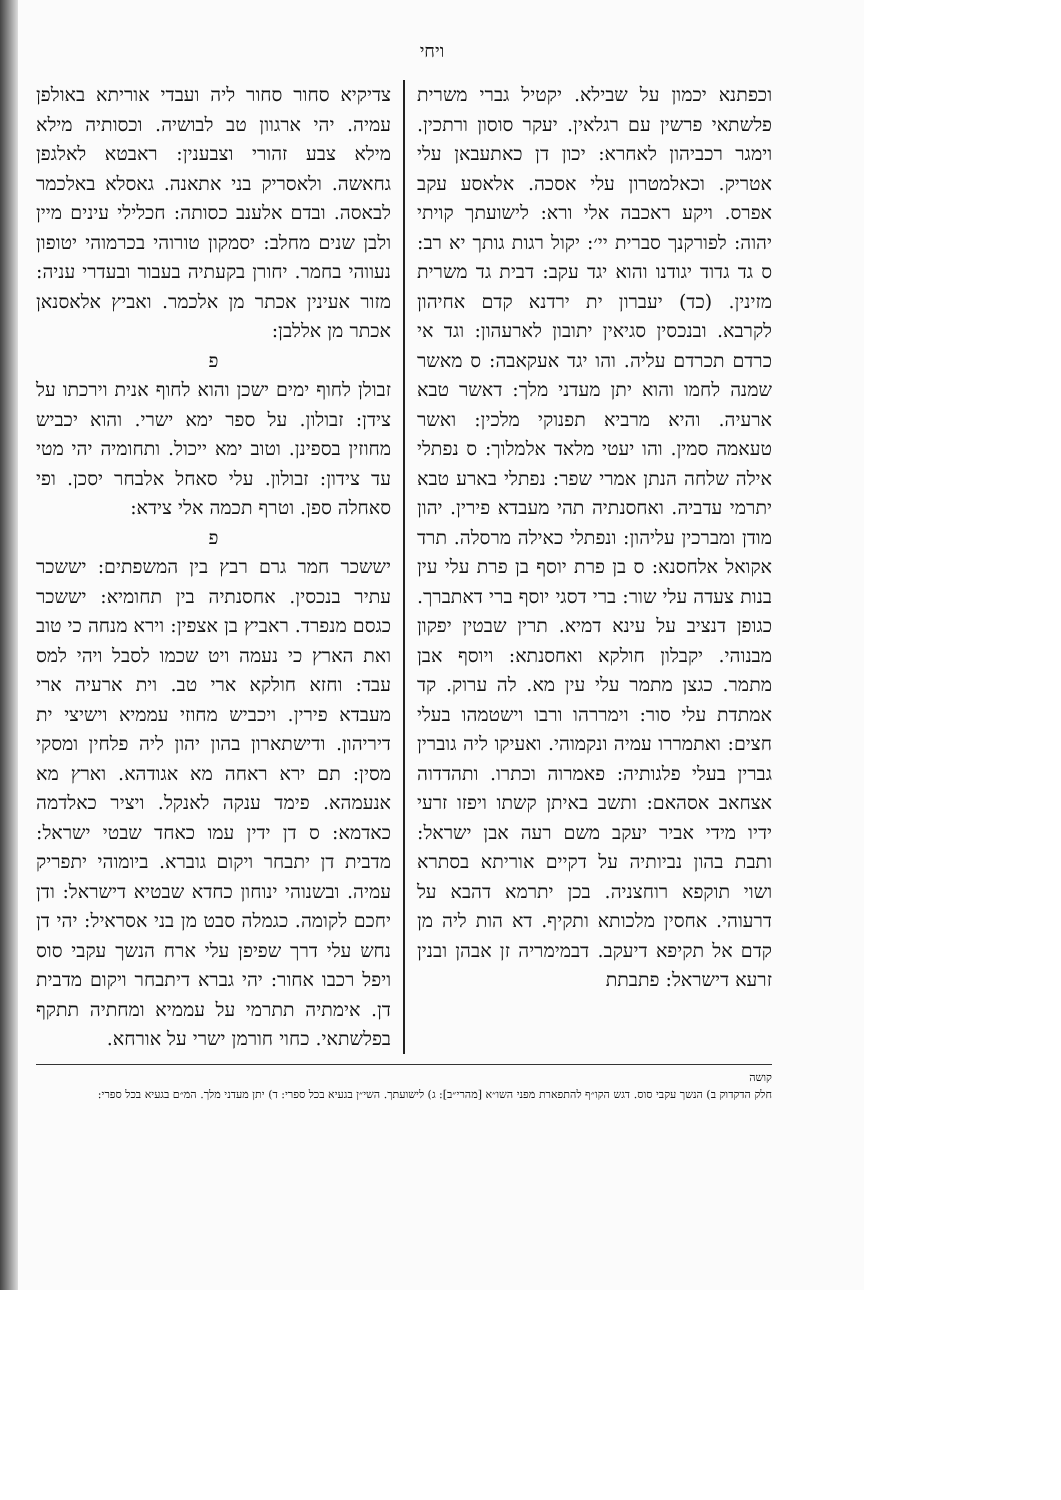ויחי
צדיקיא סחור סחור ליה ועבדי אוריתא באולפן עמיה. יהי ארגוון טב לבושיה. וכסותיה מילא מילא צבע זהורי וצבענין: ראבטא לאלגפן גחאשה. ולאסריק בני אתאנה. גאסלא באלכמר לבאסה. ובדם אלענב כסותה: חכלילי עינים מיין ולבן שנים מחלב: יסמקון טורוהי בכרמוהי יטופון נעווהי בחמר. יחורן בקעתיה בעבור ובעדרי עניה: מזור אעינין אכתר מן אלכמר. ואביץ אלאסנאן אכתר מן אללבן:
פזבולן לחוף ימים ישכן והוא לחוף אנית וירכתו על צידן: זבולון. על ספר ימא ישרי. והוא יכביש מחוזין בספינן. וטוב ימא ייכול. ותחומיה יהי מטי עד צידון: זבולון. עלי סאחל אלבחר יסכן. ופי סאחלה ספן. וטרף תכמה אלי צידא:
פיששכר חמר גרם רבץ בין המשפתים: יששכר עתיר בנכסין. אחסנתיה בין תחומיא: יששכר כגסם מנפרד. ראביץ בן אצפין: וירא מנחה כי טוב ואת הארץ כי נעמה ויט שכמו לסבל ויהי למס עבד: וחזא חולקא ארי טב. וית ארעיה ארי מעבדא פירין. ויכביש מחוזי עממיא וישיצי ית דיריהון. ודישתארון בהון יהון ליה פלחין ומסקי מסין: תם ירא ראחה מא אגודהא. וארץ מא אנעמהא. פימד ענקה לאנקל. ויציר כאלדמה כאדמא: ס דן ידין עמו כאחד שבטי ישראל: מדבית דן יתבחר ויקום גוברא. ביומוהי יתפריק עמיה. ובשנוהי ינוחון כחדא שבטיא דישראל: ודן יחכם לקומה. כגמלה סבט מן בני אסראיל: יהי דן נחש עלי דרך שפיפן עלי ארח הנשך עקבי סוס ויפל רכבו אחור: יהי גברא דיתבחר ויקום מדבית דן. אימתיה תתרמי על עממיא ומחתיה תתקף בפלשתאי. כחוי חורמן ישרי על אורחא.
וכפתנא יכמון על שבילא. יקטיל גברי משרית פלשתאי פרשין עם רגלאין. יעקר סוסון ורתכין. וימגר רכביהון לאחרא: יכון דן כאתעבאן עלי אטריק. וכאלמטרון עלי אסכה. אלאסע עקב אפרס. ויקע ראכבה אלי ורא: לישועתך קויתי יהוה: לפורקנך סברית יי׳: יקול רגות גותך יא רב: ס גד גדוד יגודנו והוא יגד עקב: דבית גד משרית מזינין. (כד) יעברון ית ירדנא קדם אחיהון לקרבא. ובנכסין סגיאין יתובון לארעהון: וגד אי כרדם תכרדם עליה. והו יגד אעקאבה: ס מאשר שמנה לחמו והוא יתן מעדני מלך: דאשר טבא ארעיה. והיא מרביא תפנוקי מלכין: ואשר טעאמה סמין. והו יעטי מלאד אלמלוך: ס נפתלי אילה שלחה הנתן אמרי שפר: נפתלי בארע טבא יתרמי עדביה. ואחסנתיה תהי מעבדא פירין. יהון מודן ומברכין עליהון: ונפתלי כאילה מרסלה. תרד אקואל אלחסנא: ס בן פרת יוסף בן פרת עלי עין בנות צעדה עלי שור: ברי דסגי יוסף ברי דאתברך. כגופן דנציב על עינא דמיא. תרין שבטין יפקון מבנוהי. יקבלון חולקא ואחסנתא: ויוסף אבן מתמר. כגצן מתמר עלי עין מא. לה ערוק. קד אמתדת עלי סור: וימררהו ורבו וישטמהו בעלי חצים: ואתמררו עמיה ונקמוהי. ואעיקו ליה גוברין גברין בעלי פלגותיה: פאמרוה וכתרו. ותהדדוה אצחאב אסהאם: ותשב באיתן קשתו ויפזו זרעי ידיו מידי אביר יעקב משם רעה אבן ישראל: ותבת בהון נביותיה על דקיים אוריתא בסתרא ושוי תוקפא רוחצניה. בכן יתרמא דהבא על דרעוהי. אחסין מלכותא ותקיף. דא הות ליה מן קדם אל תקיפא דיעקב. דבמימריה זן אבהן ובנין זרעא דישראל: פתבתת
קושה
חלק הדקדוק ב) הנשך עקבי סוס. דגש הקו״ף להתפארת מפני השו״א [מהרי״ב]: ג) לישועתך. השי״ן בגעיא בכל ספרי: ד) יתן מעדני מלך. המ״ם בגעיא בכל ספרי: